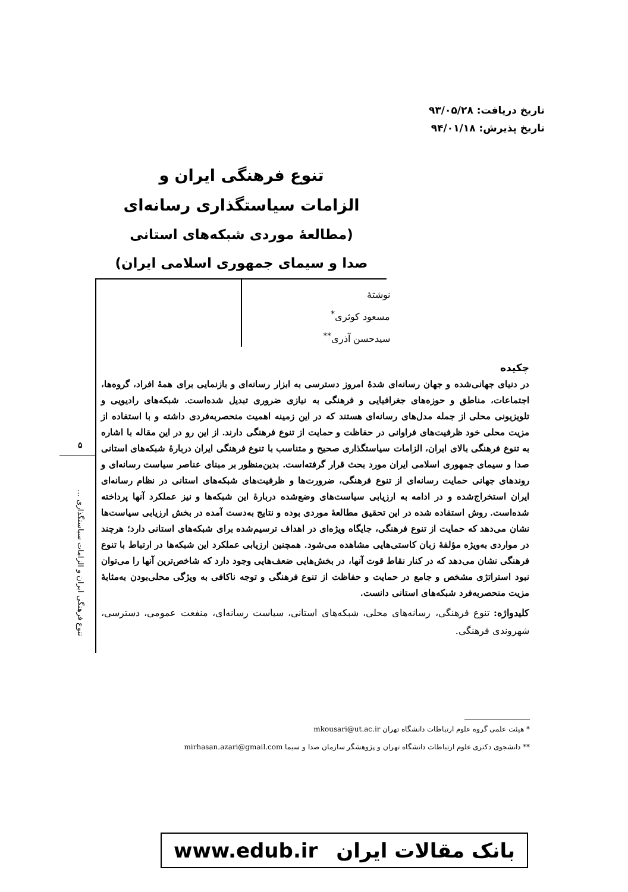تاریخ دریافت: ۹۳/۰۵/۲۸
تاریخ پذیرش: ۹۴/۰۱/۱۸
تنوع فرهنگی ایران و
الزامات سیاستگذاری رسانه‌ای
(مطالعهٔ موردی شبکه‌های استانی
صدا و سیمای جمهوری اسلامی ایران)
نوشتهٔ
مسعود کوثری<sup>*</sup>
سیدحسن آذری<sup>**</sup>
۵
تنوع فرهنگی ایران و الزامات سیاستگذاری ...
چکیده
در دنیای جهانی‌شده و جهان رسانه‌ای شدهٔ امروز دسترسی به ابزار رسانه‌ای و بازنمایی برای همهٔ افراد، گروه‌ها، اجتماعات، مناطق و حوزه‌های جغرافیایی و فرهنگی به نیازی ضروری تبدیل شده‌است. شبکه‌های رادیویی و تلویزیونی محلی از جمله مدل‌های رسانه‌ای هستند که در این زمینه اهمیت منحصربه‌فردی داشته و با استفاده از مزیت محلی خود ظرفیت‌های فراوانی در حفاظت و حمایت از تنوع فرهنگی دارند. از این رو در این مقاله با اشاره به تنوع فرهنگی بالای ایران، الزامات سیاستگذاری صحیح و متناسب با تنوع فرهنگی ایران دربارهٔ شبکه‌های استانی صدا و سیمای جمهوری اسلامی ایران مورد بحث قرار گرفته‌است. بدین‌منظور بر مبنای عناصر سیاست رسانه‌ای و روندهای جهانی حمایت رسانه‌ای از تنوع فرهنگی، ضرورت‌ها و ظرفیت‌های شبکه‌های استانی در نظام رسانه‌ای ایران استخراج‌شده و در ادامه به ارزیابی سیاست‌های وضع‌شده دربارهٔ این شبکه‌ها و نیز عملکرد آنها پرداخته شده‌است. روش استفاده شده در این تحقیق مطالعهٔ موردی بوده و نتایج به‌دست آمده در بخش ارزیابی سیاست‌ها نشان می‌دهد که حمایت از تنوع فرهنگی، جایگاه ویژه‌ای در اهداف ترسیم‌شده برای شبکه‌های استانی دارد؛ هرچند در مواردی به‌ویژه مؤلفهٔ زبان کاستی‌هایی مشاهده می‌شود. همچنین ارزیابی عملکرد این شبکه‌ها در ارتباط با تنوع فرهنگی نشان می‌دهد که در کنار نقاط قوت آنها، در بخش‌هایی ضعف‌هایی وجود دارد که شاخص‌ترین آنها را می‌توان نبود استراتژی مشخص و جامع در حمایت و حفاظت از تنوع فرهنگی و توجه ناکافی به ویژگی محلی‌بودن به‌مثابهٔ مزیت منحصربه‌فرد شبکه‌های استانی دانست.
کلیدواژه: تنوع فرهنگی، رسانه‌های محلی، شبکه‌های استانی، سیاست رسانه‌ای، منفعت عمومی، دسترسی، شهروندی فرهنگی.
* هیئت علمی گروه علوم ارتباطات دانشگاه تهران mkousari@ut.ac.ir
** دانشجوی دکتری علوم ارتباطات دانشگاه تهران و پژوهشگر سازمان صدا و سیما mirhasan.azari@gmail.com
بانک مقالات ایران www.edub.ir